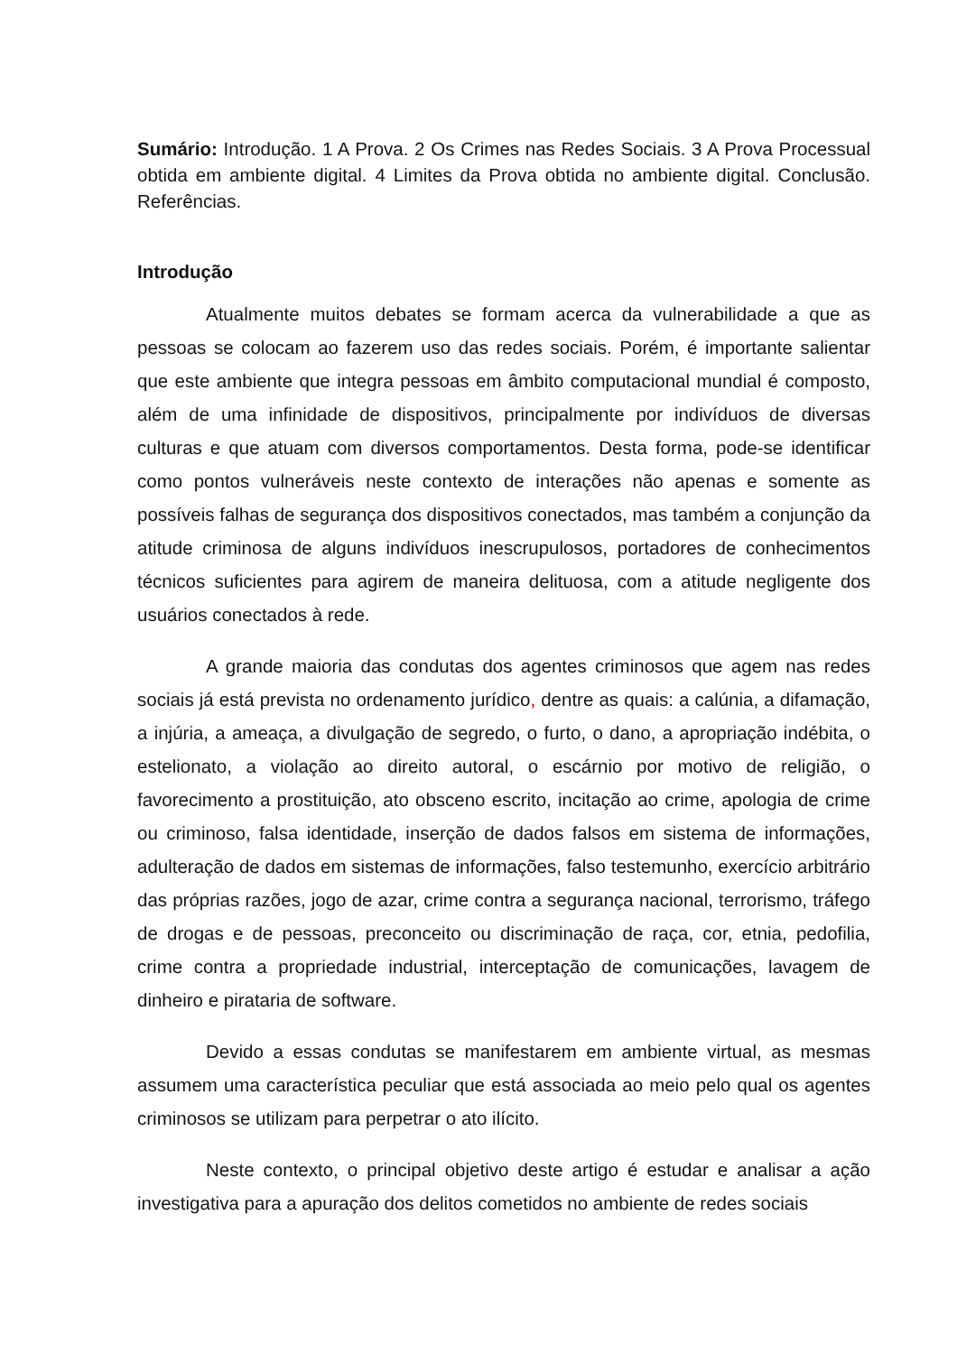Sumário: Introdução. 1 A Prova. 2 Os Crimes nas Redes Sociais. 3 A Prova Processual obtida em ambiente digital. 4 Limites da Prova obtida no ambiente digital. Conclusão. Referências.
Introdução
Atualmente muitos debates se formam acerca da vulnerabilidade a que as pessoas se colocam ao fazerem uso das redes sociais. Porém, é importante salientar que este ambiente que integra pessoas em âmbito computacional mundial é composto, além de uma infinidade de dispositivos, principalmente por indivíduos de diversas culturas e que atuam com diversos comportamentos. Desta forma, pode-se identificar como pontos vulneráveis neste contexto de interações não apenas e somente as possíveis falhas de segurança dos dispositivos conectados, mas também a conjunção da atitude criminosa de alguns indivíduos inescrupulosos, portadores de conhecimentos técnicos suficientes para agirem de maneira delituosa, com a atitude negligente dos usuários conectados à rede.
A grande maioria das condutas dos agentes criminosos que agem nas redes sociais já está prevista no ordenamento jurídico, dentre as quais: a calúnia, a difamação, a injúria, a ameaça, a divulgação de segredo, o furto, o dano, a apropriação indébita, o estelionato, a violação ao direito autoral, o escárnio por motivo de religião, o favorecimento a prostituição, ato obsceno escrito, incitação ao crime, apologia de crime ou criminoso, falsa identidade, inserção de dados falsos em sistema de informações, adulteração de dados em sistemas de informações, falso testemunho, exercício arbitrário das próprias razões, jogo de azar, crime contra a segurança nacional, terrorismo, tráfego de drogas e de pessoas, preconceito ou discriminação de raça, cor, etnia, pedofilia, crime contra a propriedade industrial, interceptação de comunicações, lavagem de dinheiro e pirataria de software.
Devido a essas condutas se manifestarem em ambiente virtual, as mesmas assumem uma característica peculiar que está associada ao meio pelo qual os agentes criminosos se utilizam para perpetrar o ato ilícito.
Neste contexto, o principal objetivo deste artigo é estudar e analisar a ação investigativa para a apuração dos delitos cometidos no ambiente de redes sociais